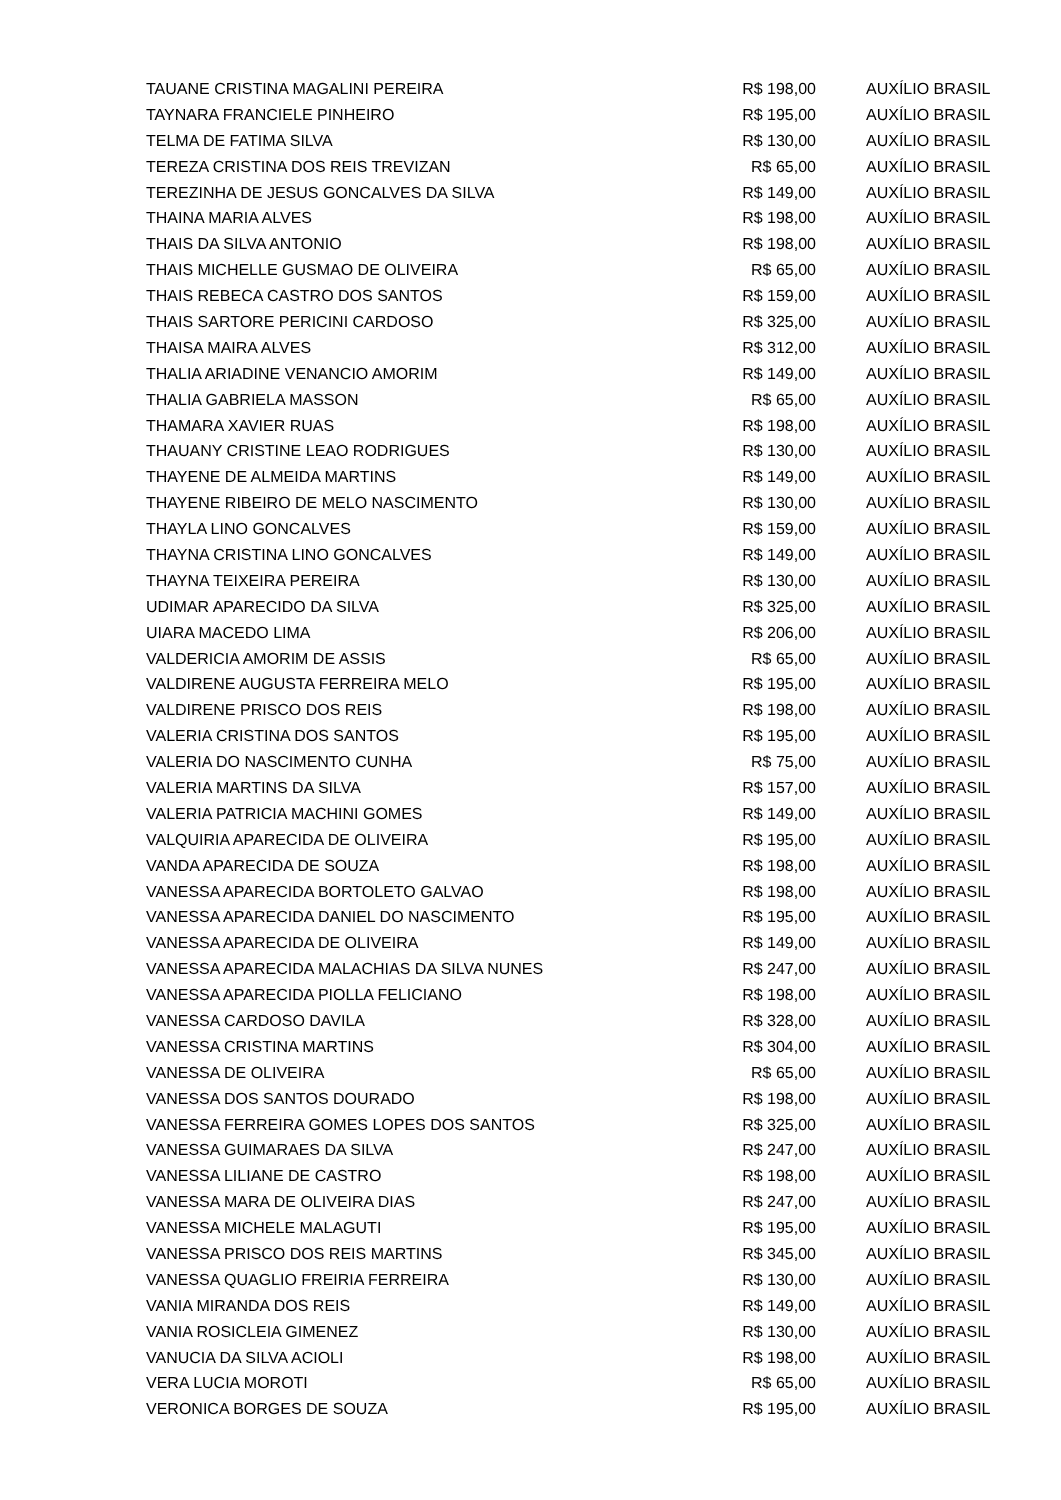| TAUANE CRISTINA MAGALINI PEREIRA | R$ 198,00 | AUXÍLIO BRASIL |
| TAYNARA FRANCIELE PINHEIRO | R$ 195,00 | AUXÍLIO BRASIL |
| TELMA DE FATIMA SILVA | R$ 130,00 | AUXÍLIO BRASIL |
| TEREZA CRISTINA DOS REIS TREVIZAN | R$ 65,00 | AUXÍLIO BRASIL |
| TEREZINHA DE JESUS GONCALVES DA SILVA | R$ 149,00 | AUXÍLIO BRASIL |
| THAINA MARIA ALVES | R$ 198,00 | AUXÍLIO BRASIL |
| THAIS DA SILVA ANTONIO | R$ 198,00 | AUXÍLIO BRASIL |
| THAIS MICHELLE GUSMAO DE OLIVEIRA | R$ 65,00 | AUXÍLIO BRASIL |
| THAIS REBECA CASTRO DOS SANTOS | R$ 159,00 | AUXÍLIO BRASIL |
| THAIS SARTORE PERICINI CARDOSO | R$ 325,00 | AUXÍLIO BRASIL |
| THAISA MAIRA ALVES | R$ 312,00 | AUXÍLIO BRASIL |
| THALIA ARIADINE VENANCIO AMORIM | R$ 149,00 | AUXÍLIO BRASIL |
| THALIA GABRIELA MASSON | R$ 65,00 | AUXÍLIO BRASIL |
| THAMARA XAVIER RUAS | R$ 198,00 | AUXÍLIO BRASIL |
| THAUANY CRISTINE LEAO RODRIGUES | R$ 130,00 | AUXÍLIO BRASIL |
| THAYENE DE ALMEIDA MARTINS | R$ 149,00 | AUXÍLIO BRASIL |
| THAYENE RIBEIRO DE MELO NASCIMENTO | R$ 130,00 | AUXÍLIO BRASIL |
| THAYLA LINO GONCALVES | R$ 159,00 | AUXÍLIO BRASIL |
| THAYNA CRISTINA LINO GONCALVES | R$ 149,00 | AUXÍLIO BRASIL |
| THAYNA TEIXEIRA PEREIRA | R$ 130,00 | AUXÍLIO BRASIL |
| UDIMAR APARECIDO DA SILVA | R$ 325,00 | AUXÍLIO BRASIL |
| UIARA MACEDO LIMA | R$ 206,00 | AUXÍLIO BRASIL |
| VALDERICIA AMORIM DE ASSIS | R$ 65,00 | AUXÍLIO BRASIL |
| VALDIRENE AUGUSTA FERREIRA MELO | R$ 195,00 | AUXÍLIO BRASIL |
| VALDIRENE PRISCO DOS REIS | R$ 198,00 | AUXÍLIO BRASIL |
| VALERIA CRISTINA DOS SANTOS | R$ 195,00 | AUXÍLIO BRASIL |
| VALERIA DO NASCIMENTO CUNHA | R$ 75,00 | AUXÍLIO BRASIL |
| VALERIA MARTINS DA SILVA | R$ 157,00 | AUXÍLIO BRASIL |
| VALERIA PATRICIA MACHINI GOMES | R$ 149,00 | AUXÍLIO BRASIL |
| VALQUIRIA APARECIDA DE OLIVEIRA | R$ 195,00 | AUXÍLIO BRASIL |
| VANDA APARECIDA DE SOUZA | R$ 198,00 | AUXÍLIO BRASIL |
| VANESSA APARECIDA BORTOLETO GALVAO | R$ 198,00 | AUXÍLIO BRASIL |
| VANESSA APARECIDA DANIEL DO NASCIMENTO | R$ 195,00 | AUXÍLIO BRASIL |
| VANESSA APARECIDA DE OLIVEIRA | R$ 149,00 | AUXÍLIO BRASIL |
| VANESSA APARECIDA MALACHIAS DA SILVA NUNES | R$ 247,00 | AUXÍLIO BRASIL |
| VANESSA APARECIDA PIOLLA FELICIANO | R$ 198,00 | AUXÍLIO BRASIL |
| VANESSA CARDOSO DAVILA | R$ 328,00 | AUXÍLIO BRASIL |
| VANESSA CRISTINA MARTINS | R$ 304,00 | AUXÍLIO BRASIL |
| VANESSA DE OLIVEIRA | R$ 65,00 | AUXÍLIO BRASIL |
| VANESSA DOS SANTOS DOURADO | R$ 198,00 | AUXÍLIO BRASIL |
| VANESSA FERREIRA GOMES LOPES DOS SANTOS | R$ 325,00 | AUXÍLIO BRASIL |
| VANESSA GUIMARAES DA SILVA | R$ 247,00 | AUXÍLIO BRASIL |
| VANESSA LILIANE DE CASTRO | R$ 198,00 | AUXÍLIO BRASIL |
| VANESSA MARA DE OLIVEIRA DIAS | R$ 247,00 | AUXÍLIO BRASIL |
| VANESSA MICHELE MALAGUTI | R$ 195,00 | AUXÍLIO BRASIL |
| VANESSA PRISCO DOS REIS MARTINS | R$ 345,00 | AUXÍLIO BRASIL |
| VANESSA QUAGLIO FREIRIA FERREIRA | R$ 130,00 | AUXÍLIO BRASIL |
| VANIA MIRANDA DOS REIS | R$ 149,00 | AUXÍLIO BRASIL |
| VANIA ROSICLEIA GIMENEZ | R$ 130,00 | AUXÍLIO BRASIL |
| VANUCIA DA SILVA ACIOLI | R$ 198,00 | AUXÍLIO BRASIL |
| VERA LUCIA MOROTI | R$ 65,00 | AUXÍLIO BRASIL |
| VERONICA BORGES DE SOUZA | R$ 195,00 | AUXÍLIO BRASIL |